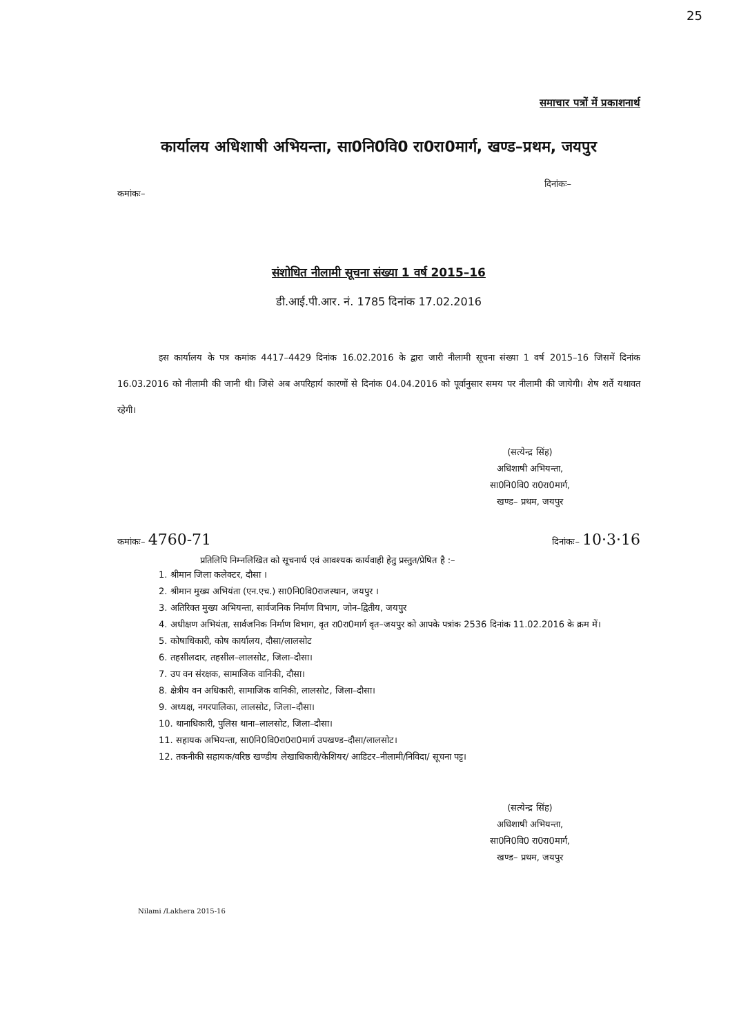25
समाचार पत्रों में प्रकाशनार्थ
कार्यालय अधिशाषी अभियन्ता, सा0नि0वि0 रा0रा0मार्ग, खण्ड–प्रथम, जयपुर
कमांकः– दिनांकः–
संशोधित नीलामी सूचना संख्या 1 वर्ष 2015–16
डी.आई.पी.आर. नं. 1785 दिनांक 17.02.2016
इस कार्यालय के पत्र कमांक 4417–4429 दिनांक 16.02.2016 के द्वारा जारी नीलामी सूचना संख्या 1 वर्ष 2015–16 जिसमें दिनांक 16.03.2016 को नीलामी की जानी थी। जिसे अब अपरिहार्य कारणों से दिनांक 04.04.2016 को पूर्वानुसार समय पर नीलामी की जायेगी। शेष शर्ते यथावत रहेगी।
(सत्येन्द्र सिंह)
अधिशाषी अभियन्ता,
सा0नि0वि0 रा0रा0मार्ग,
खण्ड– प्रथम, जयपुर
कमांकः– 4760-71 दिनांकः– 10·3·16
प्रतिलिपि निम्नलिखित को सूचनार्थ एवं आवश्यक कार्यवाही हेतु प्रस्तुत/प्रेषित है :–
1. श्रीमान जिला कलेक्टर, दौसा ।
2. श्रीमान मुख्य अभियंता (एन.एच.) सा0नि0वि0राजस्थान, जयपुर ।
3. अतिरिक्त मुख्य अभियन्ता, सार्वजनिक निर्माण विभाग, जोन–द्वितीय, जयपुर
4. अधीक्षण अभियंता, सार्वजनिक निर्माण विभाग, वृत रा0रा0मार्ग वृत–जयपुर को आपके पत्रांक 2536 दिनांक 11.02.2016 के क्रम में।
5. कोषाधिकारी, कोष कार्यालय, दौसा/लालसोट
6. तहसीलदार, तहसील–लालसोट, जिला–दौसा।
7. उप वन संरक्षक, सामाजिक वानिकी, दौसा।
8. क्षेत्रीय वन अधिकारी, सामाजिक वानिकी, लालसोट, जिला–दौसा।
9. अध्यक्ष, नगरपालिका, लालसोट, जिला–दौसा।
10. थानाधिकारी, पुलिस थाना–लालसोट, जिला–दौसा।
11. सहायक अभियन्ता, सा0नि0वि0रा0रा0मार्ग उपखण्ड–दौसा/लालसोट।
12. तकनीकी सहायक/वरिष्ठ खण्डीय लेखाधिकारी/केशियर/ आडिटर–नीलामी/निविदा/ सूचना पट्ट।
(सत्येन्द्र सिंह)
अधिशाषी अभियन्ता,
सा0नि0वि0 रा0रा0मार्ग,
खण्ड– प्रथम, जयपुर
Nilami /Lakhera 2015-16